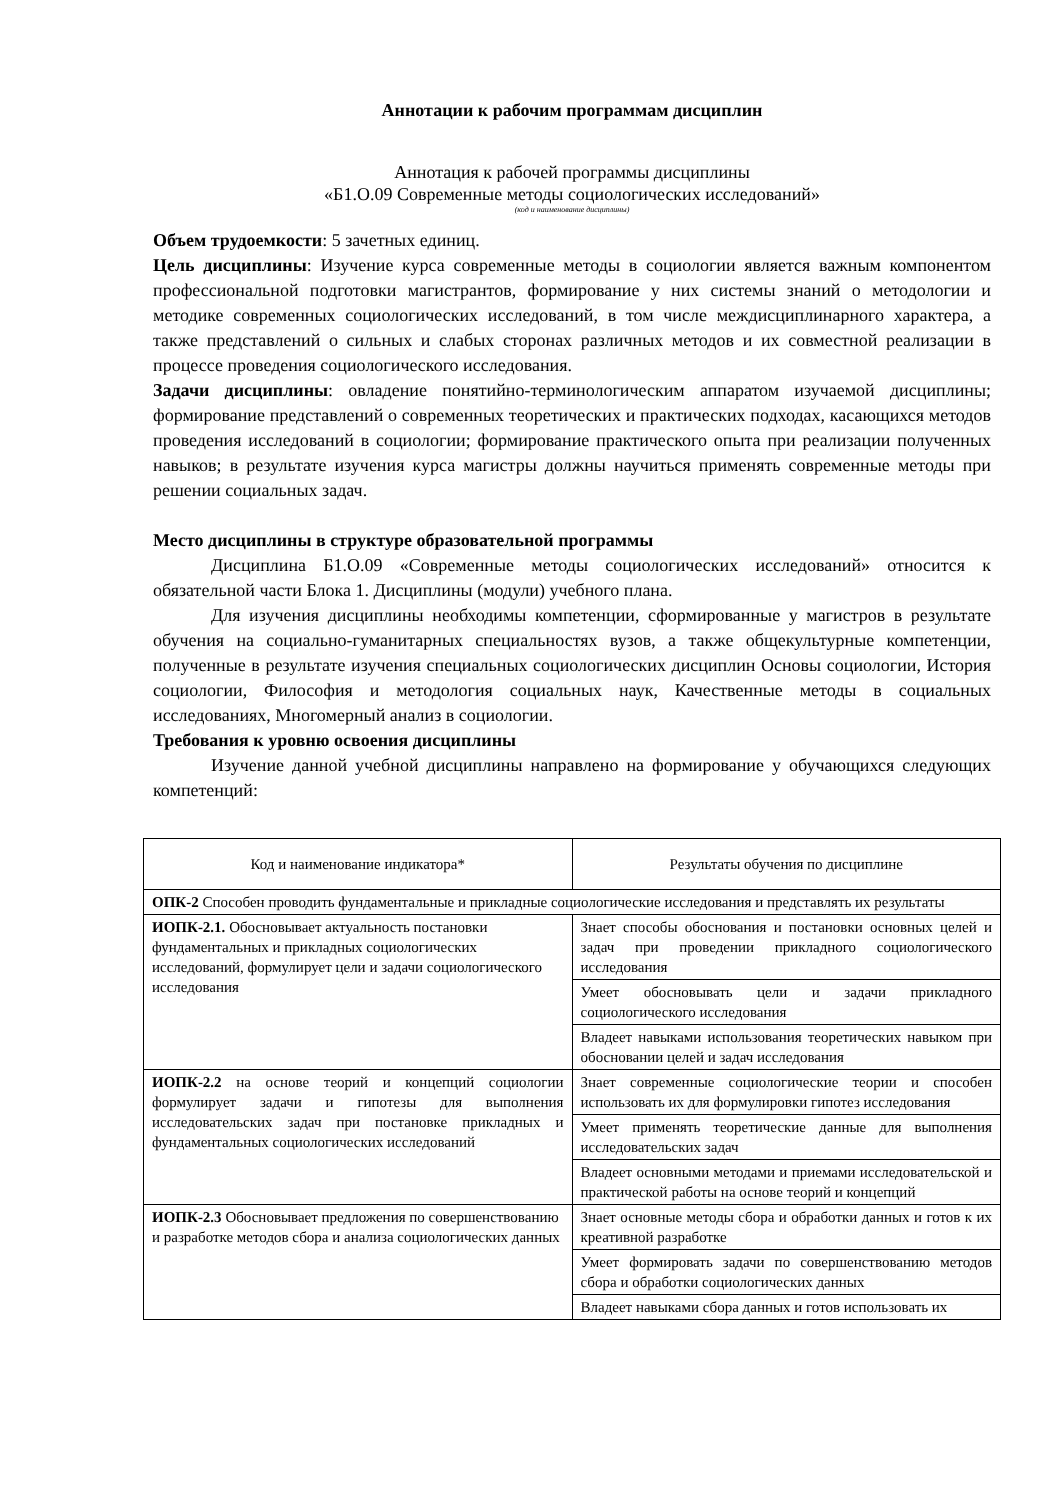Аннотации к рабочим программам дисциплин
Аннотация к рабочей программы дисциплины
«Б1.О.09 Современные методы социологических исследований»
(код и наименование дисциплины)
Объем трудоемкости: 5 зачетных единиц.
Цель дисциплины: Изучение курса современные методы в социологии является важным компонентом профессиональной подготовки магистрантов, формирование у них системы знаний о методологии и методике современных социологических исследований, в том числе междисциплинарного характера, а также представлений о сильных и слабых сторонах различных методов и их совместной реализации в процессе проведения социологического исследования.
Задачи дисциплины: овладение понятийно-терминологическим аппаратом изучаемой дисциплины; формирование представлений о современных теоретических и практических подходах, касающихся методов проведения исследований в социологии; формирование практического опыта при реализации полученных навыков; в результате изучения курса магистры должны научиться применять современные методы при решении социальных задач.
Место дисциплины в структуре образовательной программы
Дисциплина Б1.О.09 «Современные методы социологических исследований» относится к обязательной части Блока 1. Дисциплины (модули) учебного плана.
Для изучения дисциплины необходимы компетенции, сформированные у магистров в результате обучения на социально-гуманитарных специальностях вузов, а также общекультурные компетенции, полученные в результате изучения специальных социологических дисциплин Основы социологии, История социологии, Философия и методология социальных наук, Качественные методы в социальных исследованиях, Многомерный анализ в социологии.
Требования к уровню освоения дисциплины
Изучение данной учебной дисциплины направлено на формирование у обучающихся следующих компетенций:
| Код и наименование индикатора* | Результаты обучения по дисциплине |
| ОПК-2 Способен проводить фундаментальные и прикладные социологические исследования и представлять их результаты | |
| ИОПК-2.1. Обосновывает актуальность постановки фундаментальных и прикладных социологических исследований, формулирует цели и задачи социологического исследования | Знает способы обоснования и постановки основных целей и задач при проведении прикладного социологического исследования |
| | Умеет обосновывать цели и задачи прикладного социологического исследования |
| | Владеет навыками использования теоретических навыком при обосновании целей и задач исследования |
| ИОПК-2.2 на основе теорий и концепций социологии формулирует задачи и гипотезы для выполнения исследовательских задач при постановке прикладных и фундаментальных социологических исследований | Знает современные социологические теории и способен использовать их для формулировки гипотез исследования |
| | Умеет применять теоретические данные для выполнения исследовательских задач |
| | Владеет основными методами и приемами исследовательской и практической работы на основе теорий и концепций |
| ИОПК-2.3 Обосновывает предложения по совершенствованию и разработке методов сбора и анализа социологических данных | Знает основные методы сбора и обработки данных и готов к их креативной разработке |
| | Умеет формировать задачи по совершенствованию методов сбора и обработки социологических данных |
| | Владеет навыками сбора данных и готов использовать их |